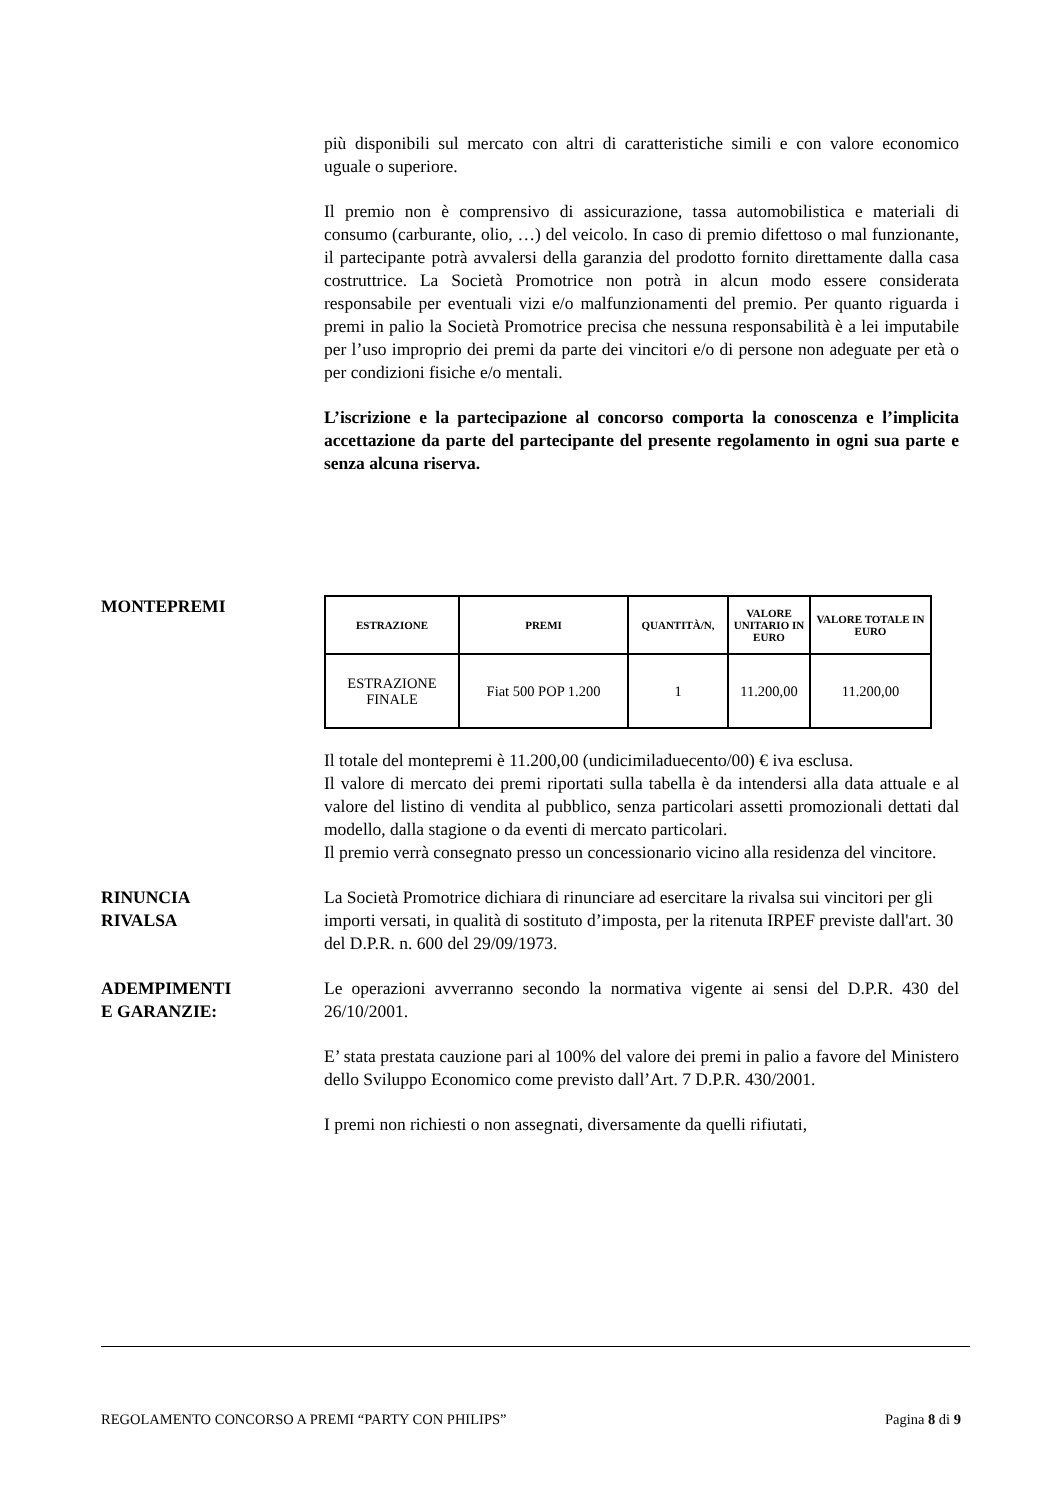più disponibili sul mercato con altri di caratteristiche simili e con valore economico uguale o superiore.
Il premio non è comprensivo di assicurazione, tassa automobilistica e materiali di consumo (carburante, olio, …) del veicolo. In caso di premio difettoso o mal funzionante, il partecipante potrà avvalersi della garanzia del prodotto fornito direttamente dalla casa costruttrice. La Società Promotrice non potrà in alcun modo essere considerata responsabile per eventuali vizi e/o malfunzionamenti del premio. Per quanto riguarda i premi in palio la Società Promotrice precisa che nessuna responsabilità è a lei imputabile per l’uso improprio dei premi da parte dei vincitori e/o di persone non adeguate per età o per condizioni fisiche e/o mentali.
L’iscrizione e la partecipazione al concorso comporta la conoscenza e l’implicita accettazione da parte del partecipante del presente regolamento in ogni sua parte e senza alcuna riserva.
MONTEPREMI
| ESTRAZIONE | PREMI | QUANTITÀ/N, | VALORE UNITARIO IN EURO | VALORE TOTALE IN EURO |
| --- | --- | --- | --- | --- |
| ESTRAZIONE FINALE | Fiat 500 POP 1.200 | 1 | 11.200,00 | 11.200,00 |
Il totale del montepremi è 11.200,00 (undicimiladuecento/00) € iva esclusa.
Il valore di mercato dei premi riportati sulla tabella è da intendersi alla data attuale e al valore del listino di vendita al pubblico, senza particolari assetti promozionali dettati dal modello, dalla stagione o da eventi di mercato particolari.
Il premio verrà consegnato presso un concessionario vicino alla residenza del vincitore.
RINUNCIA
RIVALSA
La Società Promotrice dichiara di rinunciare ad esercitare la rivalsa sui vincitori per gli importi versati, in qualità di sostituto d’imposta, per la ritenuta IRPEF previste dall'art. 30 del D.P.R. n. 600 del 29/09/1973.
ADEMPIMENTI
E GARANZIE:
Le operazioni avverranno secondo la normativa vigente ai sensi del D.P.R. 430 del 26/10/2001.
E’ stata prestata cauzione pari al 100% del valore dei premi in palio a favore del Ministero dello Sviluppo Economico come previsto dall’Art. 7 D.P.R. 430/2001.
I premi non richiesti o non assegnati, diversamente da quelli rifiutati,
REGOLAMENTO CONCORSO A PREMI “PARTY CON PHILIPS” Pagina 8 di 9